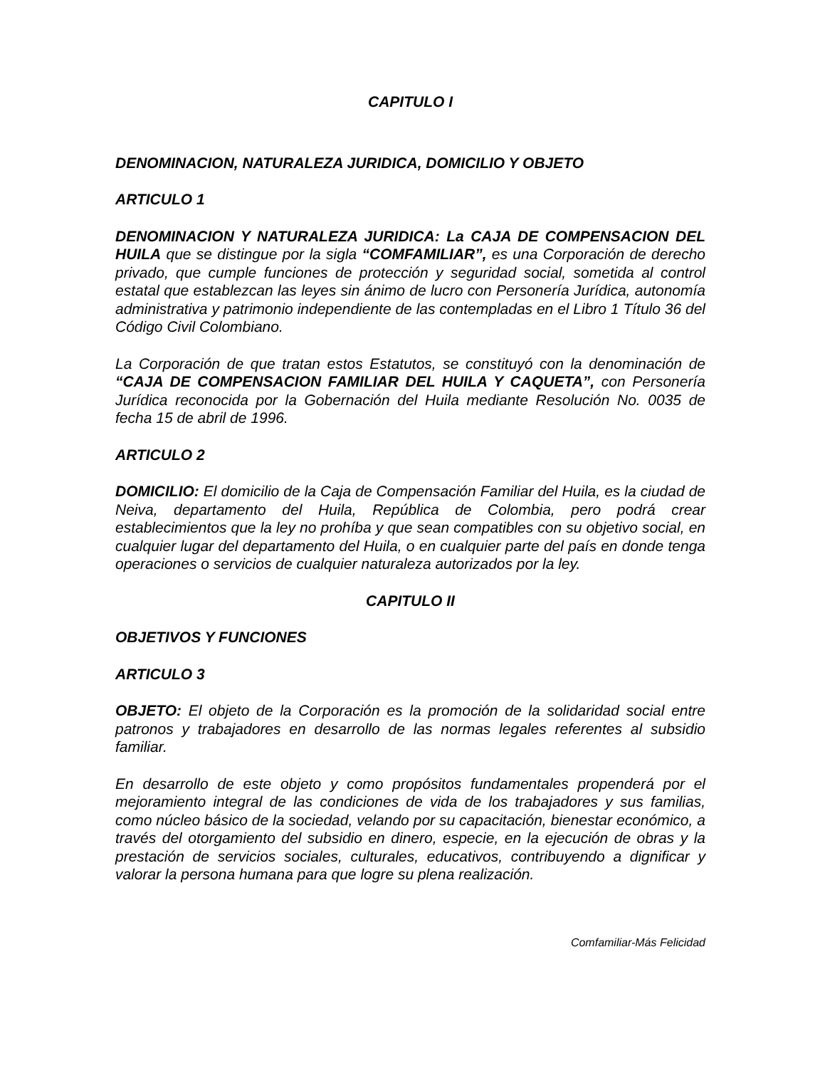CAPITULO I
DENOMINACION, NATURALEZA JURIDICA, DOMICILIO Y OBJETO
ARTICULO 1
DENOMINACION Y NATURALEZA JURIDICA: La CAJA DE COMPENSACION DEL HUILA que se distingue por la sigla “COMFAMILIAR”, es una Corporación de derecho privado, que cumple funciones de protección y seguridad social, sometida al control estatal que establezcan las leyes sin ánimo de lucro con Personería Jurídica, autonomía administrativa y patrimonio independiente de las contempladas en el Libro 1 Título 36 del Código Civil Colombiano.
La Corporación de que tratan estos Estatutos, se constituyó con la denominación de “CAJA DE COMPENSACION FAMILIAR DEL HUILA Y CAQUETA”, con Personería Jurídica reconocida por la Gobernación del Huila mediante Resolución No. 0035 de fecha 15 de abril de 1996.
ARTICULO 2
DOMICILIO: El domicilio de la Caja de Compensación Familiar del Huila, es la ciudad de Neiva, departamento del Huila, República de Colombia, pero podrá crear establecimientos que la ley no prohíba y que sean compatibles con su objetivo social, en cualquier lugar del departamento del Huila, o en cualquier parte del país en donde tenga operaciones o servicios de cualquier naturaleza autorizados por la ley.
CAPITULO II
OBJETIVOS Y FUNCIONES
ARTICULO 3
OBJETO: El objeto de la Corporación es la promoción de la solidaridad social entre patronos y trabajadores en desarrollo de las normas legales referentes al subsidio familiar.
En desarrollo de este objeto y como propósitos fundamentales propenderá por el mejoramiento integral de las condiciones de vida de los trabajadores y sus familias, como núcleo básico de la sociedad, velando por su capacitación, bienestar económico, a través del otorgamiento del subsidio en dinero, especie, en la ejecución de obras y la prestación de servicios sociales, culturales, educativos, contribuyendo a dignificar y valorar la persona humana para que logre su plena realización.
Comfamiliar-Más Felicidad